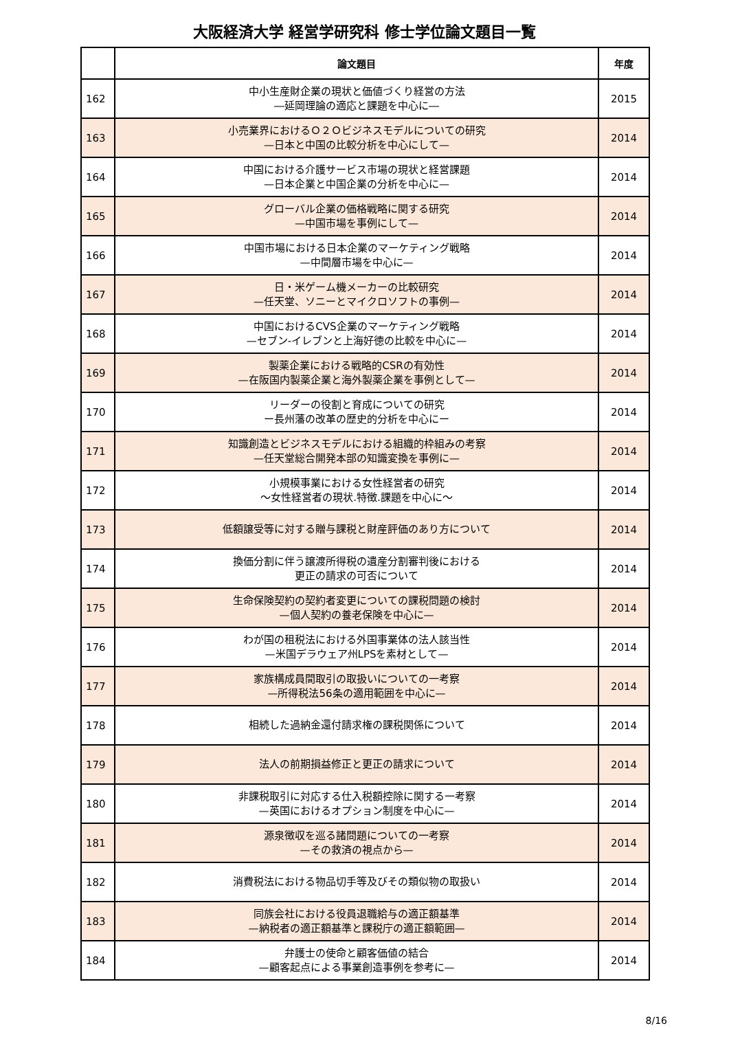大阪経済大学 経営学研究科 修士学位論文題目一覧
| | 論文題目 | 年度 |
| --- | --- | --- |
| 162 | 中小生産財企業の現状と価値づくり経営の方法 ―延岡理論の適応と課題を中心に― | 2015 |
| 163 | 小売業界におけるＯ２Ｏビジネスモデルについての研究 —日本と中国の比較分析を中心にして— | 2014 |
| 164 | 中国における介護サービス市場の現状と経営課題 —日本企業と中国企業の分析を中心に— | 2014 |
| 165 | グローバル企業の価格戦略に関する研究 —中国市場を事例にして— | 2014 |
| 166 | 中国市場における日本企業のマーケティング戦略 —中間層市場を中心に— | 2014 |
| 167 | 日・米ゲーム機メーカーの比較研究 —任天堂、ソニーとマイクロソフトの事例— | 2014 |
| 168 | 中国におけるCVS企業のマーケティング戦略 —セブン‐イレブンと上海好徳の比較を中心に— | 2014 |
| 169 | 製薬企業における戦略的CSRの有効性 —在阪国内製薬企業と海外製薬企業を事例として— | 2014 |
| 170 | リーダーの役割と育成についての研究 ー長州藩の改革の歴史的分析を中心にー | 2014 |
| 171 | 知識創造とビジネスモデルにおける組織的枠組みの考察 —任天堂総合開発本部の知識変換を事例に— | 2014 |
| 172 | 小規模事業における女性経営者の研究 ～女性経営者の現状.特徴.課題を中心に～ | 2014 |
| 173 | 低額譲受等に対する贈与課税と財産評価のあり方について | 2014 |
| 174 | 換価分割に伴う譲渡所得税の遺産分割審判後における 更正の請求の可否について | 2014 |
| 175 | 生命保険契約の契約者変更についての課税問題の検討 —個人契約の養老保険を中心に— | 2014 |
| 176 | わが国の租税法における外国事業体の法人該当性 —米国デラウェア州LPSを素材として— | 2014 |
| 177 | 家族構成員間取引の取扱いについての一考察 —所得税法56条の適用範囲を中心に— | 2014 |
| 178 | 相続した過納金還付請求権の課税関係について | 2014 |
| 179 | 法人の前期損益修正と更正の請求について | 2014 |
| 180 | 非課税取引に対応する仕入税額控除に関する一考察 —英国におけるオプション制度を中心に— | 2014 |
| 181 | 源泉徴収を巡る諸問題についての一考察 —その救済の視点から— | 2014 |
| 182 | 消費税法における物品切手等及びその類似物の取扱い | 2014 |
| 183 | 同族会社における役員退職給与の適正額基準 —納税者の適正額基準と課税庁の適正額範囲— | 2014 |
| 184 | 弁護士の使命と顧客価値の結合 —顧客起点による事業創造事例を参考に— | 2014 |
8/16